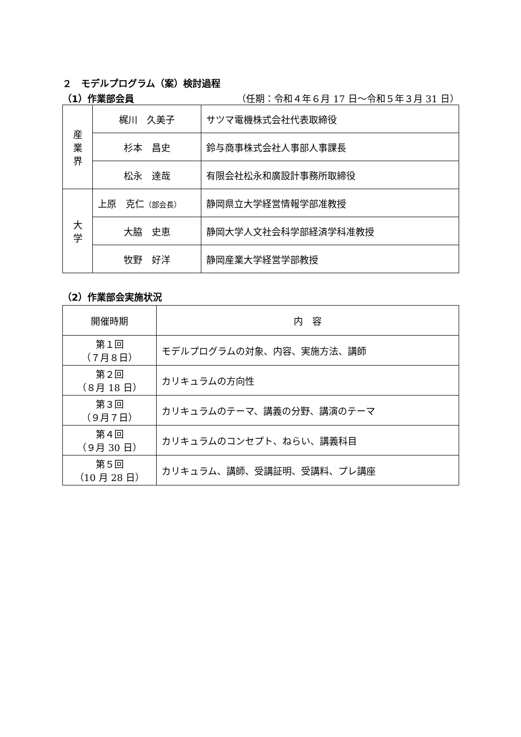２　モデルプログラム（案）検討過程
（1）作業部会員 （任期：令和４年６月 17 日～令和５年３月 31 日）
| 産 業 界 | 梶川 久美子 | サツマ電機株式会社代表取締役 |
| | 杉本 昌史 | 鈴与商事株式会社人事部人事課長 |
| | 松永 達哉 | 有限会社松永和廣設計事務所取締役 |
| 大 学 | 上原 克仁 （部会長） | 静岡県立大学経営情報学部准教授 |
| | 大脇 史恵 | 静岡大学人文社会科学部経済学科准教授 |
| | 牧野 好洋 | 静岡産業大学経営学部教授 |
（2）作業部会実施状況
| 開催時期 | 内 容 |
| 第１回 （７月８日） | モデルプログラムの対象、内容、実施方法、講師 |
| 第２回 （８月 18 日） | カリキュラムの方向性 |
| 第３回 （９月７日） | カリキュラムのテーマ、講義の分野、講演のテーマ |
| 第４回 （９月 30 日） | カリキュラムのコンセプト、ねらい、講義科目 |
| 第５回 （10 月 28 日） | カリキュラム、講師、受講証明、受講料、プレ講座 |